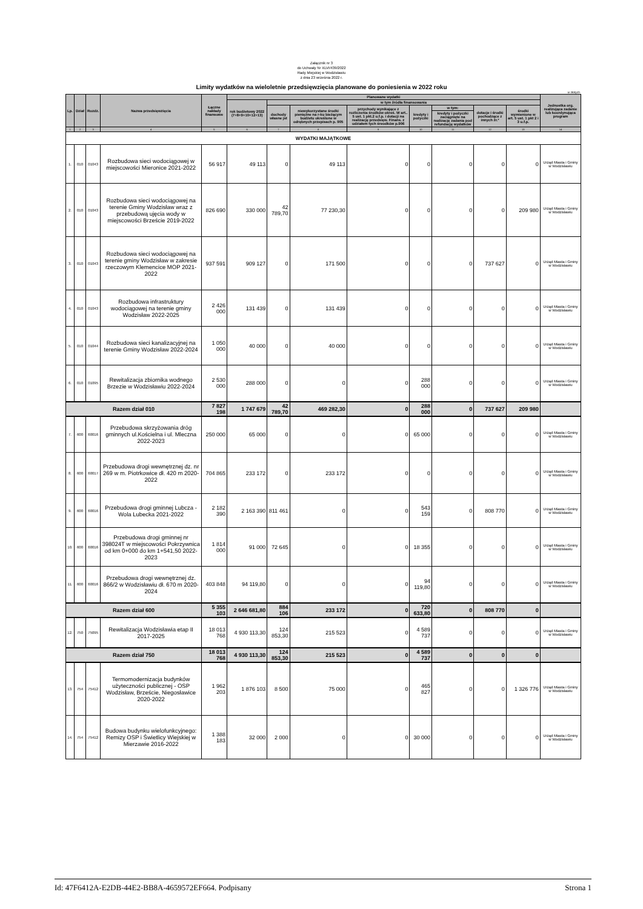Załącznik nr 3
do Uchwały Nr XLVI/439/2022
Rady Miejskiej w Wodzisławiu
z dnia 23 września 2022 r.
Limity wydatków na wieloletnie przedsięwzięcia planowane do poniesienia w 2022 roku
w złotych
| Lp. | Dział | Rozdz. | Nazwa przedsięwzięcia | Łączne nakłady finansowe | Planowane wydatki | | | | | | | | Jednostka org. realizująca zadanie lub koordynująca program |
| --- | --- | --- | --- | --- | --- | --- | --- | --- | --- | --- | --- | --- | --- |
| | | | | | rok budżetowy 2022 (7+8+9+10+12+13) | w tym źródła finansowania | | | | | | | |
| | | | | | | dochody własne jst | niewykorzystane środki pieniężne na r-ku bieżącym budżetu określone w odrębnych przepisach p. 905 | przychody wynikające z rozliczenia środków okreś. W art.. 5 ust. 1 pkt.2 u.f.p. i dotacji na realizację przedsięw. Finans. z udziałem tych śreodków p.906 | kredyty i pożyczki | w tym: | dotacje i środki pochodzące z innych źr.* | środki wymienione w art. 5 ust. 1 pkt 2 i 3 u.f.p. | |
| | | | | | | | | | | kredyty i pożyczki zaciągnięte na realizację zadania pod refundację wydatków | | | |
| 1 | 2 | 3 | 4 | 5 | 6 | 7 | 8 | 9 | 10 | 11 | 12 | 13 | 14 |
| WYDATKI MAJĄTKOWE | | | | | | | | | | | | | |
| 1. | 010 | 01043 | Rozbudowa sieci wodociągowej w miejscowości Mieronice 2021-2022 | 56 917 | 49 113 | 0 | 49 113 | 0 | 0 | 0 | 0 | 0 | Urząd Miasta i Gminy w Wodzisławiu |
| 2. | 010 | 01043 | Rozbudowa sieci wodociągowej na terenie Gminy Wodzisław wraz z przebudową ujęcia wody w miejscowości Brzeście 2019-2022 | 826 690 | 330 000 | 42 789,70 | 77 230,30 | 0 | 0 | 0 | 0 | 209 980 | Urząd Miasta i Gminy w Wodzisławiu |
| 3. | 010 | 01043 | Rozbudowa sieci wodociągowej na terenie gminy Wodzisław w zakresie rzeczowym Klemencice MOP 2021-2022 | 937 591 | 909 127 | 0 | 171 500 | 0 | 0 | 0 | 737 627 | 0 | Urząd Miasta i Gminy w Wodzisławiu |
| 4. | 010 | 01043 | Rozbudowa infrastruktury wodociągowej na terenie gminy Wodzisław 2022-2025 | 2 426 000 | 131 439 | 0 | 131 439 | 0 | 0 | 0 | 0 | 0 | Urząd Miasta i Gminy w Wodzisławiu |
| 5. | 010 | 01044 | Rozbudowa sieci kanalizacyjnej na terenie Gminy Wodzisław 2022-2024 | 1 050 000 | 40 000 | 0 | 40 000 | 0 | 0 | 0 | 0 | 0 | Urząd Miasta i Gminy w Wodzisławiu |
| 6. | 010 | 01095 | Rewitalizacja zbiornika wodnego Brzezie w Wodzisławiu 2022-2024 | 2 530 000 | 288 000 | 0 | 0 | 0 | 288 000 | 0 | 0 | 0 | Urząd Miasta i Gminy w Wodzisławiu |
| Razem dział 010 | | | | 7 827 198 | 1 747 679 | 42 789,70 | 469 282,30 | 0 | 288 000 | 0 | 737 627 | 209 980 | |
| 7. | 600 | 60016 | Przebudowa skrzyżowania dróg gminnych ul.Kościelna i ul. Mleczna 2022-2023 | 250 000 | 65 000 | 0 | 0 | 0 | 65 000 | 0 | 0 | 0 | Urząd Miasta i Gminy w Wodzisławiu |
| 8. | 600 | 60017 | Przebudowa drogi wewnętrznej dz. nr 269 w m. Piotrkowice dł. 420 m 2020-2022 | 704 865 | 233 172 | 0 | 233 172 | 0 | 0 | 0 | 0 | 0 | Urząd Miasta i Gminy w Wodzisławiu |
| 9. | 600 | 60016 | Przebudowa drogi gminnej Lubcza - Wola Lubecka 2021-2022 | 2 182 390 | 2 163 390 | 811 461 | 0 | 0 | 543 159 | 0 | 808 770 | 0 | Urząd Miasta i Gminy w Wodzisławiu |
| 10. | 600 | 60016 | Przebudowa drogi gminnej nr 398024T w miejscowości Pokrzywnica od km 0+000 do km 1+541,50 2022-2023 | 1 814 000 | 91 000 | 72 645 | 0 | 0 | 18 355 | 0 | 0 | 0 | Urząd Miasta i Gminy w Wodzisławiu |
| 11. | 600 | 60016 | Przebudowa drogi wewnętrznej dz. 866/2 w Wodzisławiu dł. 670 m 2020-2024 | 403 848 | 94 119,80 | 0 | 0 | 0 | 94 119,80 | 0 | 0 | 0 | Urząd Miasta i Gminy w Wodzisławiu |
| Razem dział 600 | | | | 5 355 103 | 2 646 681,80 | 884 106 | 233 172 | 0 | 720 633,80 | 0 | 808 770 | 0 | |
| 12. | 750 | 75095 | Rewitalizacja Wodzisławia etap II 2017-2025 | 18 013 768 | 4 930 113,30 | 124 853,30 | 215 523 | 0 | 4 589 737 | 0 | 0 | 0 | Urząd Miasta i Gminy w Wodzisławiu |
| Razem dział 750 | | | | 18 013 768 | 4 930 113,30 | 124 853,30 | 215 523 | 0 | 4 589 737 | 0 | 0 | 0 | |
| 13. | 754 | 75412 | Termomodernizacja budynków użyteczności publicznej - OSP Wodzisław, Brzeście, Niegosławice 2020-2022 | 1 962 203 | 1 876 103 | 8 500 | 75 000 | 0 | 465 827 | 0 | 0 | 1 326 776 | Urząd Miasta i Gminy w Wodzisławiu |
| 14. | 754 | 75412 | Budowa budynku wielofunkcyjnego: Remizy OSP i Świetlicy Wiejskiej w Mierzawie 2016-2022 | 1 388 183 | 32 000 | 2 000 | 0 | 0 | 30 000 | 0 | 0 | 0 | Urząd Miasta i Gminy w Wodzisławiu |
Id: 47F6412A-E2DB-44E2-BB8A-4659572EF664. Podpisany Strona 1